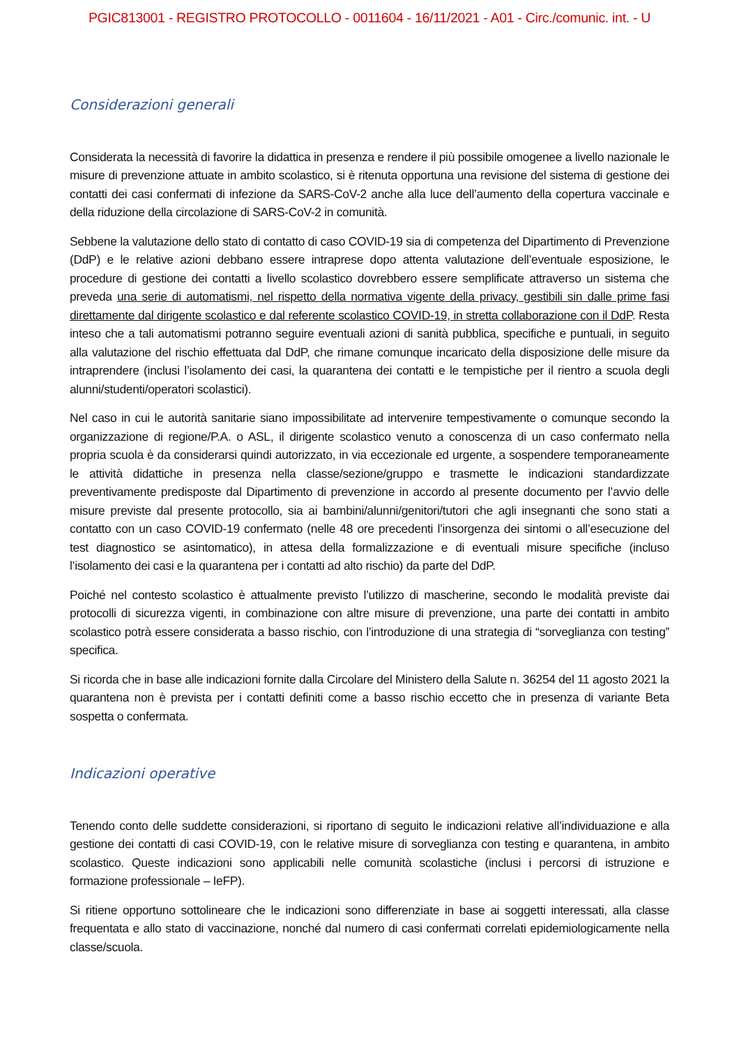PGIC813001 - REGISTRO PROTOCOLLO - 0011604 - 16/11/2021 - A01 - Circ./comunic. int. - U
Considerazioni generali
Considerata la necessità di favorire la didattica in presenza e rendere il più possibile omogenee a livello nazionale le misure di prevenzione attuate in ambito scolastico, si è ritenuta opportuna una revisione del sistema di gestione dei contatti dei casi confermati di infezione da SARS-CoV-2 anche alla luce dell’aumento della copertura vaccinale e della riduzione della circolazione di SARS-CoV-2 in comunità.
Sebbene la valutazione dello stato di contatto di caso COVID-19 sia di competenza del Dipartimento di Prevenzione (DdP) e le relative azioni debbano essere intraprese dopo attenta valutazione dell’eventuale esposizione, le procedure di gestione dei contatti a livello scolastico dovrebbero essere semplificate attraverso un sistema che preveda una serie di automatismi, nel rispetto della normativa vigente della privacy, gestibili sin dalle prime fasi direttamente dal dirigente scolastico e dal referente scolastico COVID-19, in stretta collaborazione con il DdP. Resta inteso che a tali automatismi potranno seguire eventuali azioni di sanità pubblica, specifiche e puntuali, in seguito alla valutazione del rischio effettuata dal DdP, che rimane comunque incaricato della disposizione delle misure da intraprendere (inclusi l’isolamento dei casi, la quarantena dei contatti e le tempistiche per il rientro a scuola degli alunni/studenti/operatori scolastici).
Nel caso in cui le autorità sanitarie siano impossibilitate ad intervenire tempestivamente o comunque secondo la organizzazione di regione/P.A. o ASL, il dirigente scolastico venuto a conoscenza di un caso confermato nella propria scuola è da considerarsi quindi autorizzato, in via eccezionale ed urgente, a sospendere temporaneamente le attività didattiche in presenza nella classe/sezione/gruppo e trasmette le indicazioni standardizzate preventivamente predisposte dal Dipartimento di prevenzione in accordo al presente documento per l’avvio delle misure previste dal presente protocollo, sia ai bambini/alunni/genitori/tutori che agli insegnanti che sono stati a contatto con un caso COVID-19 confermato (nelle 48 ore precedenti l’insorgenza dei sintomi o all’esecuzione del test diagnostico se asintomatico), in attesa della formalizzazione e di eventuali misure specifiche (incluso l’isolamento dei casi e la quarantena per i contatti ad alto rischio) da parte del DdP.
Poiché nel contesto scolastico è attualmente previsto l’utilizzo di mascherine, secondo le modalità previste dai protocolli di sicurezza vigenti, in combinazione con altre misure di prevenzione, una parte dei contatti in ambito scolastico potrà essere considerata a basso rischio, con l’introduzione di una strategia di “sorveglianza con testing” specifica.
Si ricorda che in base alle indicazioni fornite dalla Circolare del Ministero della Salute n. 36254 del 11 agosto 2021 la quarantena non è prevista per i contatti definiti come a basso rischio eccetto che in presenza di variante Beta sospetta o confermata.
Indicazioni operative
Tenendo conto delle suddette considerazioni, si riportano di seguito le indicazioni relative all’individuazione e alla gestione dei contatti di casi COVID-19, con le relative misure di sorveglianza con testing e quarantena, in ambito scolastico. Queste indicazioni sono applicabili nelle comunità scolastiche (inclusi i percorsi di istruzione e formazione professionale – IeFP).
Si ritiene opportuno sottolineare che le indicazioni sono differenziate in base ai soggetti interessati, alla classe frequentata e allo stato di vaccinazione, nonché dal numero di casi confermati correlati epidemiologicamente nella classe/scuola.